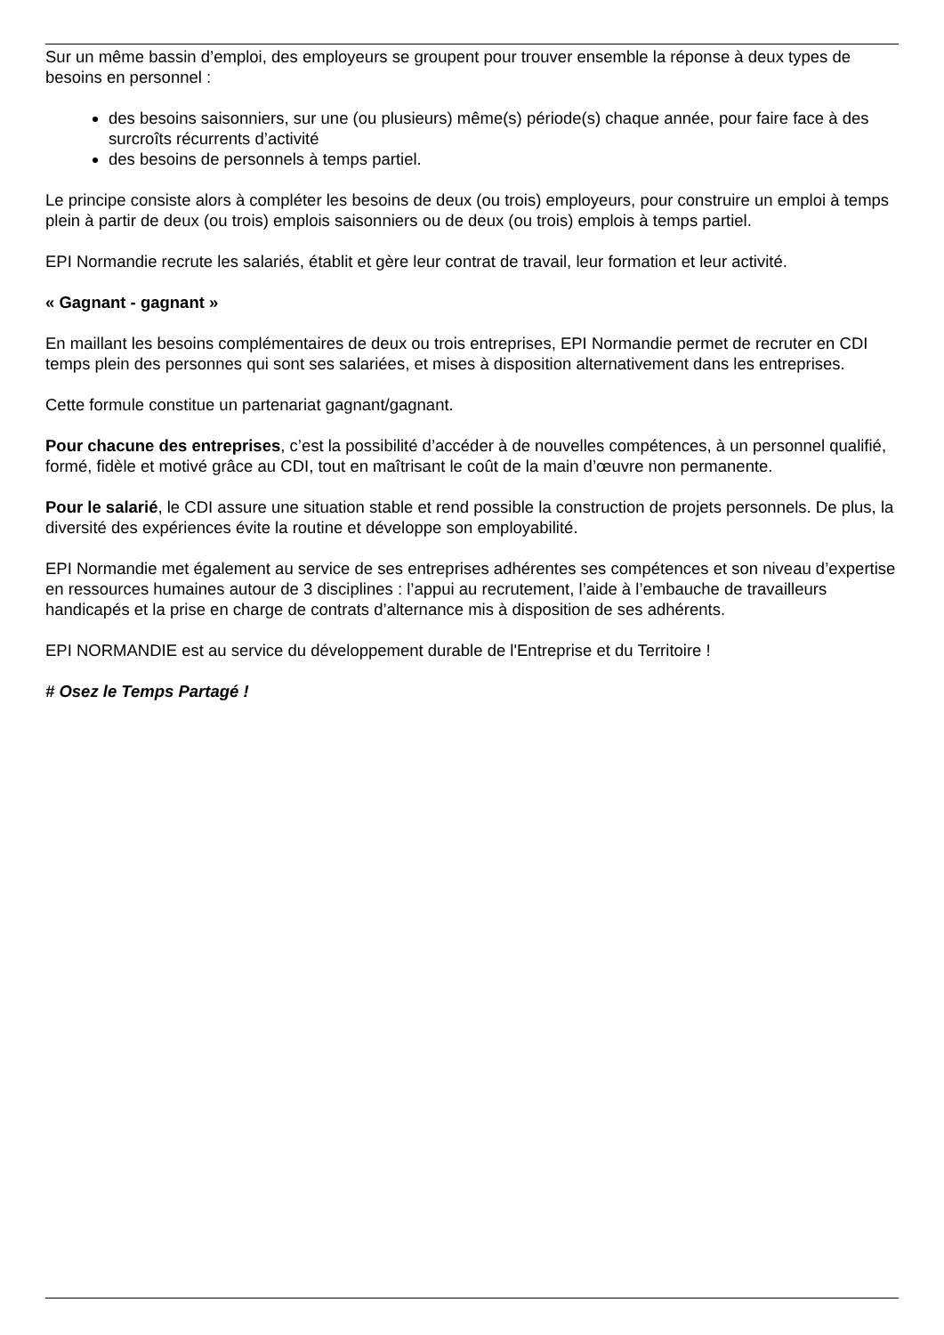Sur un même bassin d’emploi, des employeurs se groupent pour trouver ensemble la réponse à deux types de besoins en personnel :
des besoins saisonniers, sur une (ou plusieurs) même(s) période(s) chaque année, pour faire face à des surcroîts récurrents d’activité
des besoins de personnels à temps partiel.
Le principe consiste alors à compléter les besoins de deux (ou trois) employeurs, pour construire un emploi à temps plein à partir de deux (ou trois) emplois saisonniers ou de deux (ou trois) emplois à temps partiel.
EPI Normandie recrute les salariés, établit et gère leur contrat de travail, leur formation et leur activité.
« Gagnant - gagnant »
En maillant les besoins complémentaires de deux ou trois entreprises, EPI Normandie permet de recruter en CDI temps plein des personnes qui sont ses salariées, et mises à disposition alternativement dans les entreprises.
Cette formule constitue un partenariat gagnant/gagnant.
Pour chacune des entreprises, c’est la possibilité d’accéder à de nouvelles compétences, à un personnel qualifié, formé, fidèle et motivé grâce au CDI, tout en maîtrisant le coût de la main d’œuvre non permanente.
Pour le salarié, le CDI assure une situation stable et rend possible la construction de projets personnels. De plus, la diversité des expériences évite la routine et développe son employabilité.
EPI Normandie met également au service de ses entreprises adhérentes ses compétences et son niveau d’expertise en ressources humaines autour de 3 disciplines : l’appui au recrutement, l’aide à l’embauche de travailleurs handicapés et la prise en charge de contrats d’alternance mis à disposition de ses adhérents.
EPI NORMANDIE est au service du développement durable de l'Entreprise et du Territoire !
# Osez le Temps Partagé !